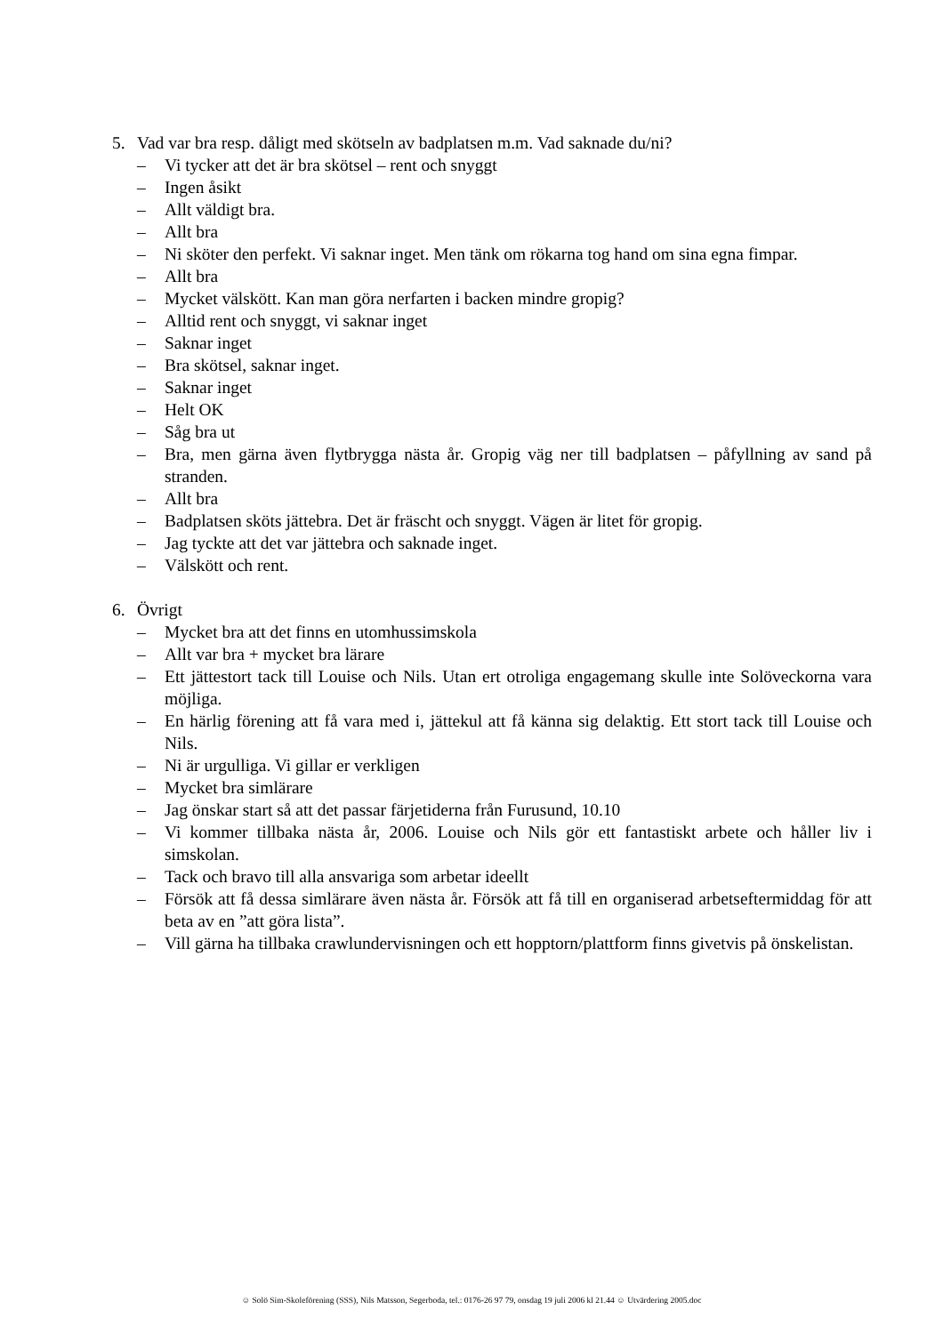5. Vad var bra resp. dåligt med skötseln av badplatsen m.m. Vad saknade du/ni?
– Vi tycker att det är bra skötsel – rent och snyggt
– Ingen åsikt
– Allt väldigt bra.
– Allt bra
– Ni sköter den perfekt. Vi saknar inget. Men tänk om rökarna tog hand om sina egna fimpar.
– Allt bra
– Mycket välskött. Kan man göra nerfarten i backen mindre gropig?
– Alltid rent och snyggt, vi saknar inget
– Saknar inget
– Bra skötsel, saknar inget.
– Saknar inget
– Helt OK
– Såg bra ut
– Bra, men gärna även flytbrygga nästa år. Gropig väg ner till badplatsen – påfyllning av sand på stranden.
– Allt bra
– Badplatsen sköts jättebra. Det är fräscht och snyggt. Vägen är litet för gropig.
– Jag tyckte att det var jättebra och saknade inget.
– Välskött och rent.
6. Övrigt
– Mycket bra att det finns en utomhussimskola
– Allt var bra + mycket bra lärare
– Ett jättestort tack till Louise och Nils. Utan ert otroliga engagemang skulle inte Solöveckorna vara möjliga.
– En härlig förening att få vara med i, jättekul att få känna sig delaktig. Ett stort tack till Louise och Nils.
– Ni är urgulliga. Vi gillar er verkligen
– Mycket bra simlärare
– Jag önskar start så att det passar färjetiderna från Furusund, 10.10
– Vi kommer tillbaka nästa år, 2006. Louise och Nils gör ett fantastiskt arbete och håller liv i simskolan.
– Tack och bravo till alla ansvariga som arbetar ideellt
– Försök att få dessa simlärare även nästa år. Försök att få till en organiserad arbetseftermiddag för att beta av en ”att göra lista”.
– Vill gärna ha tillbaka crawlundervisningen och ett hopptorn/plattform finns givetvis på önskelistan.
☺ Solö Sim-Skoleförening (SSS), Nils Matsson, Segerboda, tel.: 0176-26 97 79, onsdag 19 juli 2006 kl 21.44 ☺ Utvärdering 2005.doc